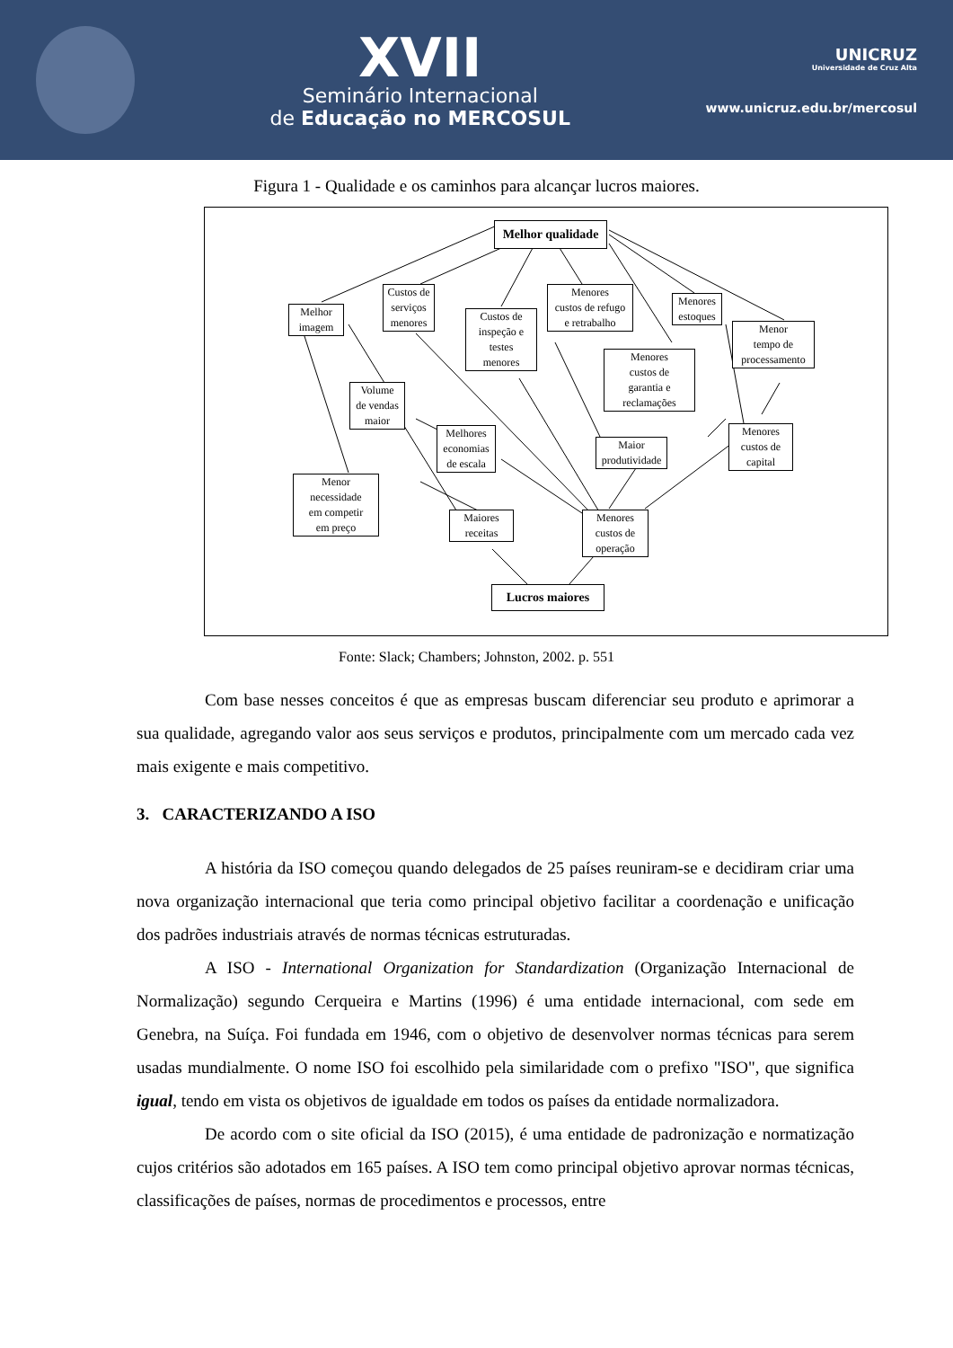XVII
Seminário Internacional
de Educação no MERCOSUL
UNICRUZ
Universidade de Cruz Alta
www.unicruz.edu.br/mercosul
Figura 1 - Qualidade e os caminhos para alcançar lucros maiores.
Melhor qualidade
Melhor
imagem
Custos de
serviços
menores
Custos de
inspeção e
testes
menores
Menores
custos de refugo
e retrabalho
Menores
estoques
Menor
tempo de
processamento
Menores
custos de
garantia e
reclamações
Volume
de vendas
maior
Melhores
economias
de escala
Maior
produtividade
Menores
custos de
capital
Menor
necessidade
em competir
em preço
Maiores
receitas
Menores
custos de
operação
Lucros maiores
Fonte: Slack; Chambers; Johnston, 2002. p. 551
Com base nesses conceitos é que as empresas buscam diferenciar seu produto e aprimorar a sua qualidade, agregando valor aos seus serviços e produtos, principalmente com um mercado cada vez mais exigente e mais competitivo.
3. CARACTERIZANDO A ISO
A história da ISO começou quando delegados de 25 países reuniram-se e decidiram criar uma nova organização internacional que teria como principal objetivo facilitar a coordenação e unificação dos padrões industriais através de normas técnicas estruturadas.
A ISO - International Organization for Standardization (Organização Internacional de Normalização) segundo Cerqueira e Martins (1996) é uma entidade internacional, com sede em Genebra, na Suíça. Foi fundada em 1946, com o objetivo de desenvolver normas técnicas para serem usadas mundialmente. O nome ISO foi escolhido pela similaridade com o prefixo "ISO", que significa igual, tendo em vista os objetivos de igualdade em todos os países da entidade normalizadora.
De acordo com o site oficial da ISO (2015), é uma entidade de padronização e normatização cujos critérios são adotados em 165 países. A ISO tem como principal objetivo aprovar normas técnicas, classificações de países, normas de procedimentos e processos, entre